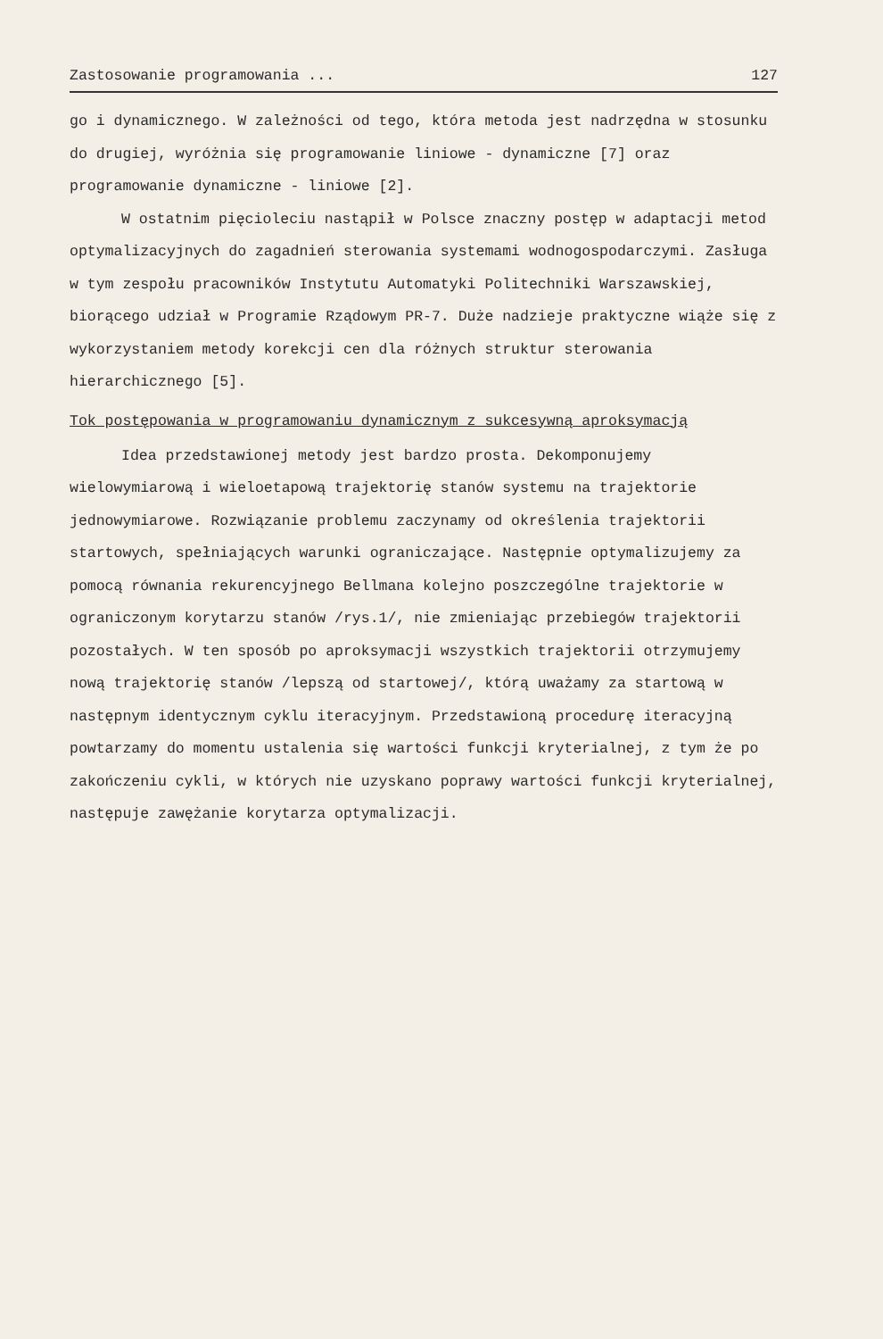Zastosowanie programowania ... 127
go i dynamicznego. W zależności od tego, która metoda jest nadrzędna w stosunku do drugiej, wyróżnia się programowanie liniowe - dynamiczne [7] oraz programowanie dynamiczne - liniowe [2].
W ostatnim pięcioleciu nastąpił w Polsce znaczny postęp w adaptacji metod optymalizacyjnych do zagadnień sterowania systemami wodnogospodarczymi. Zasługa w tym zespołu pracowników Instytutu Automatyki Politechniki Warszawskiej, biorącego udział w Programie Rządowym PR-7. Duże nadzieje praktyczne wiąże się z wykorzystaniem metody korekcji cen dla różnych struktur sterowania hierarchicznego [5].
Tok postępowania w programowaniu dynamicznym z sukcesywną aproksymacją
Idea przedstawionej metody jest bardzo prosta. Dekomponujemy wielowymiarową i wieloetapową trajektorię stanów systemu na trajektorie jednowymiarowe. Rozwiązanie problemu zaczynamy od określenia trajektorii startowych, spełniających warunki ograniczające. Następnie optymalizujemy za pomocą równania rekurencyjnego Bellmana kolejno poszczególne trajektorie w ograniczonym korytarzu stanów /rys.1/, nie zmieniając przebiegów trajektorii pozostałych. W ten sposób po aproksymacji wszystkich trajektorii otrzymujemy nową trajektorię stanów /lepszą od startowej/, którą uważamy za startową w następnym identycznym cyklu iteracyjnym. Przedstawioną procedurę iteracyjną powtarzamy do momentu ustalenia się wartości funkcji kryterialnej, z tym że po zakończeniu cykli, w których nie uzyskano poprawy wartości funkcji kryterialnej, następuje zawężanie korytarza optymalizacji.